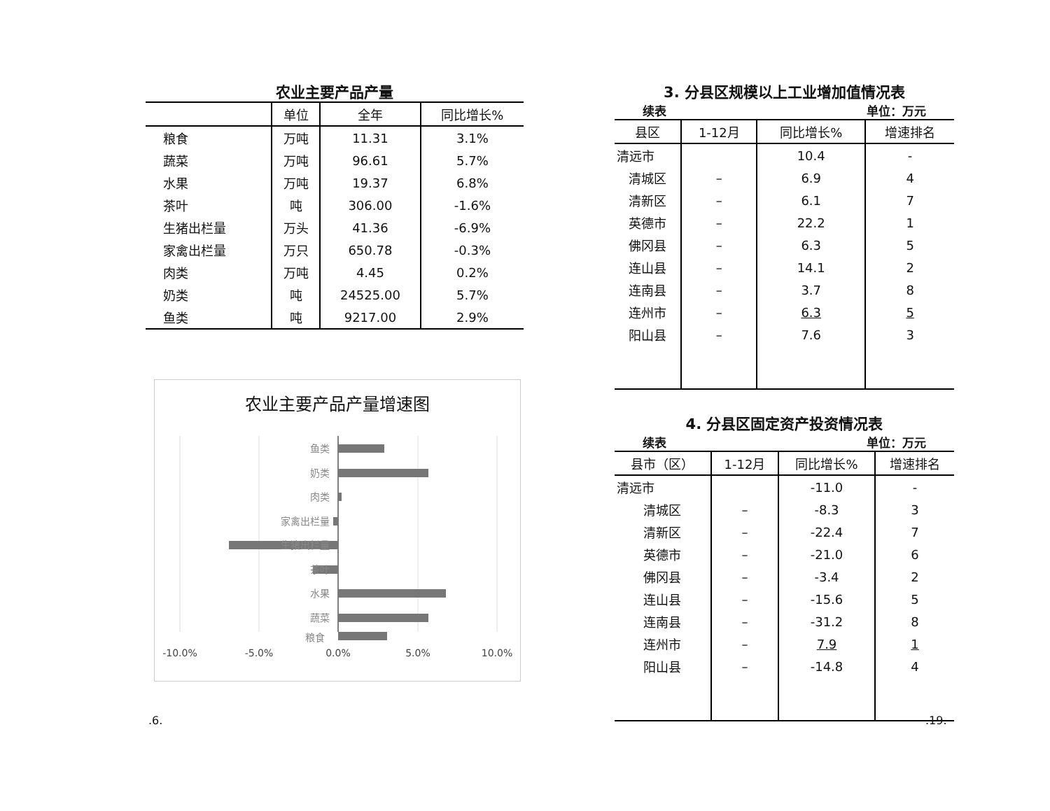农业主要产品产量
| | 单位 | 全年 | 同比增长% |
| --- | --- | --- | --- |
| 粮食 | 万吨 | 11.31 | 3.1% |
| 蔬菜 | 万吨 | 96.61 | 5.7% |
| 水果 | 万吨 | 19.37 | 6.8% |
| 茶叶 | 吨 | 306.00 | -1.6% |
| 生猪出栏量 | 万头 | 41.36 | -6.9% |
| 家禽出栏量 | 万只 | 650.78 | -0.3% |
| 肉类 | 万吨 | 4.45 | 0.2% |
| 奶类 | 吨 | 24525.00 | 5.7% |
| 鱼类 | 吨 | 9217.00 | 2.9% |
农业主要产品产量增速图
鱼类
奶类
肉类
家禽出栏量
生猪出栏量
茶叶
水果
蔬菜
-10.0%
-5.0%
0.0%
5.0%
10.0%
粮食
3. 分县区规模以上工业增加值情况表
续表 单位：万元
| 县区 | 1-12月 | 同比增长% | 增速排名 |
| --- | --- | --- | --- |
| 清远市 | | 10.4 | - |
| 清城区 | – | 6.9 | 4 |
| 清新区 | – | 6.1 | 7 |
| 英德市 | – | 22.2 | 1 |
| 佛冈县 | – | 6.3 | 5 |
| 连山县 | – | 14.1 | 2 |
| 连南县 | – | 3.7 | 8 |
| 连州市 | – | 6.3 | 5 |
| 阳山县 | – | 7.6 | 3 |
4. 分县区固定资产投资情况表
续表 单位：万元
| 县市（区） | 1-12月 | 同比增长% | 增速排名 |
| --- | --- | --- | --- |
| 清远市 | | -11.0 | - |
| 清城区 | – | -8.3 | 3 |
| 清新区 | – | -22.4 | 7 |
| 英德市 | – | -21.0 | 6 |
| 佛冈县 | – | -3.4 | 2 |
| 连山县 | – | -15.6 | 5 |
| 连南县 | – | -31.2 | 8 |
| 连州市 | – | 7.9 | 1 |
| 阳山县 | – | -14.8 | 4 |
.6. .19.